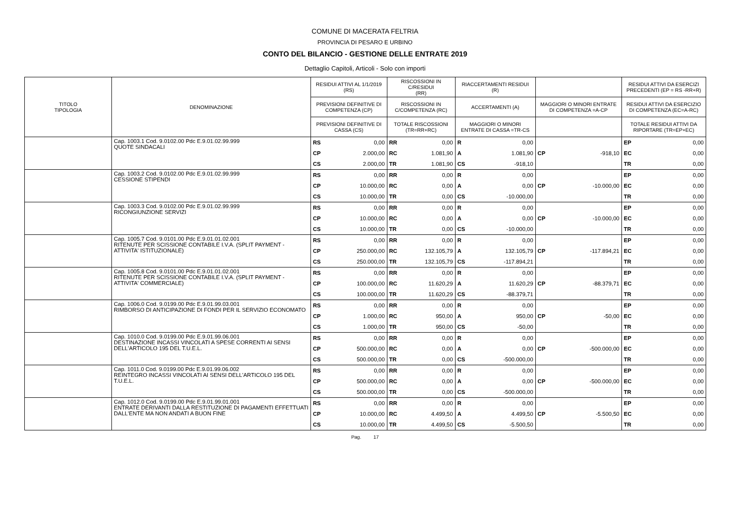COMUNE DI MACERATA FELTRIA
PROVINCIA DI PESARO E URBINO
CONTO DEL BILANCIO - GESTIONE DELLE ENTRATE 2019
Dettaglio Capitoli, Articoli - Solo con importi
| TITOLO TIPOLOGIA | DENOMINAZIONE | RESIDUI ATTIVI AL 1/1/2019 (RS) | | RISCOSSIONI IN C/RESIDUI (RR) | | RIACCERTAMENTI RESIDUI (R) | | | | RESIDUI ATTIVI DA ESERCIZI PRECEDENTI (EP = RS -RR+R) | |
| --- | --- | --- | --- | --- | --- | --- | --- | --- | --- | --- | --- |
| | | PREVISIONI DEFINITIVE DI COMPETENZA (CP) | | RISCOSSIONI IN C/COMPETENZA (RC) | | ACCERTAMENTI (A) | | MAGGIORI O MINORI ENTRATE DI COMPETENZA =A-CP | | RESIDUI ATTIVI DA ESERCIZIO DI COMPETENZA (EC=A-RC) | |
| | | PREVISIONI DEFINITIVE DI CASSA (CS) | | TOTALE RISCOSSIONI (TR=RR+RC) | | MAGGIORI O MINORI ENTRATE DI CASSA =TR-CS | | | | TOTALE RESIDUI ATTIVI DA RIPORTARE (TR=EP+EC) | |
| | Cap. 1003.1 Cod. 9.0102.00 Pdc E.9.01.02.99.999 QUOTE SINDACALI | RS | 0,00 | RR | 0,00 | R | 0,00 | | | EP | 0,00 |
| | | CP | 2.000,00 | RC | 1.081,90 | A | 1.081,90 | CP | -918,10 | EC | 0,00 |
| | | CS | 2.000,00 | TR | 1.081,90 | CS | -918,10 | | | TR | 0,00 |
| | Cap. 1003.2 Cod. 9.0102.00 Pdc E.9.01.02.99.999 CESSIONE STIPENDI | RS | 0,00 | RR | 0,00 | R | 0,00 | | | EP | 0,00 |
| | | CP | 10.000,00 | RC | 0,00 | A | 0,00 | CP | -10.000,00 | EC | 0,00 |
| | | CS | 10.000,00 | TR | 0,00 | CS | -10.000,00 | | | TR | 0,00 |
| | Cap. 1003.3 Cod. 9.0102.00 Pdc E.9.01.02.99.999 RICONGIUNZIONE SERVIZI | RS | 0,00 | RR | 0,00 | R | 0,00 | | | EP | 0,00 |
| | | CP | 10.000,00 | RC | 0,00 | A | 0,00 | CP | -10.000,00 | EC | 0,00 |
| | | CS | 10.000,00 | TR | 0,00 | CS | -10.000,00 | | | TR | 0,00 |
| | Cap. 1005.7 Cod. 9.0101.00 Pdc E.9.01.01.02.001 RITENUTE PER SCISSIONE CONTABILE I.V.A. (SPLIT PAYMENT - ATTIVITA' ISTITUZIONALE) | RS | 0,00 | RR | 0,00 | R | 0,00 | | | EP | 0,00 |
| | | CP | 250.000,00 | RC | 132.105,79 | A | 132.105,79 | CP | -117.894,21 | EC | 0,00 |
| | | CS | 250.000,00 | TR | 132.105,79 | CS | -117.894,21 | | | TR | 0,00 |
| | Cap. 1005.8 Cod. 9.0101.00 Pdc E.9.01.01.02.001 RITENUTE PER SCISSIONE CONTABILE I.V.A. (SPLIT PAYMENT - ATTIVITA' COMMERCIALE) | RS | 0,00 | RR | 0,00 | R | 0,00 | | | EP | 0,00 |
| | | CP | 100.000,00 | RC | 11.620,29 | A | 11.620,29 | CP | -88.379,71 | EC | 0,00 |
| | | CS | 100.000,00 | TR | 11.620,29 | CS | -88.379,71 | | | TR | 0,00 |
| | Cap. 1006.0 Cod. 9.0199.00 Pdc E.9.01.99.03.001 RIMBORSO DI ANTICIPAZIONE DI FONDI PER IL SERVIZIO ECONOMATO | RS | 0,00 | RR | 0,00 | R | 0,00 | | | EP | 0,00 |
| | | CP | 1.000,00 | RC | 950,00 | A | 950,00 | CP | -50,00 | EC | 0,00 |
| | | CS | 1.000,00 | TR | 950,00 | CS | -50,00 | | | TR | 0,00 |
| | Cap. 1010.0 Cod. 9.0199.00 Pdc E.9.01.99.06.001 DESTINAZIONE INCASSI VINCOLATI A SPESE CORRENTI AI SENSI DELL'ARTICOLO 195 DEL T.U.E.L. | RS | 0,00 | RR | 0,00 | R | 0,00 | | | EP | 0,00 |
| | | CP | 500.000,00 | RC | 0,00 | A | 0,00 | CP | -500.000,00 | EC | 0,00 |
| | | CS | 500.000,00 | TR | 0,00 | CS | -500.000,00 | | | TR | 0,00 |
| | Cap. 1011.0 Cod. 9.0199.00 Pdc E.9.01.99.06.002 REINTEGRO INCASSI VINCOLATI AI SENSI DELL'ARTICOLO 195 DEL T.U.E.L. | RS | 0,00 | RR | 0,00 | R | 0,00 | | | EP | 0,00 |
| | | CP | 500.000,00 | RC | 0,00 | A | 0,00 | CP | -500.000,00 | EC | 0,00 |
| | | CS | 500.000,00 | TR | 0,00 | CS | -500.000,00 | | | TR | 0,00 |
| | Cap. 1012.0 Cod. 9.0199.00 Pdc E.9.01.99.01.001 ENTRATE DERIVANTI DALLA RESTITUZIONE DI PAGAMENTI EFFETTUATI DALL'ENTE MA NON ANDATI A BUON FINE | RS | 0,00 | RR | 0,00 | R | 0,00 | | | EP | 0,00 |
| | | CP | 10.000,00 | RC | 4.499,50 | A | 4.499,50 | CP | -5.500,50 | EC | 0,00 |
| | | CS | 10.000,00 | TR | 4.499,50 | CS | -5.500,50 | | | TR | 0,00 |
Pag. 17